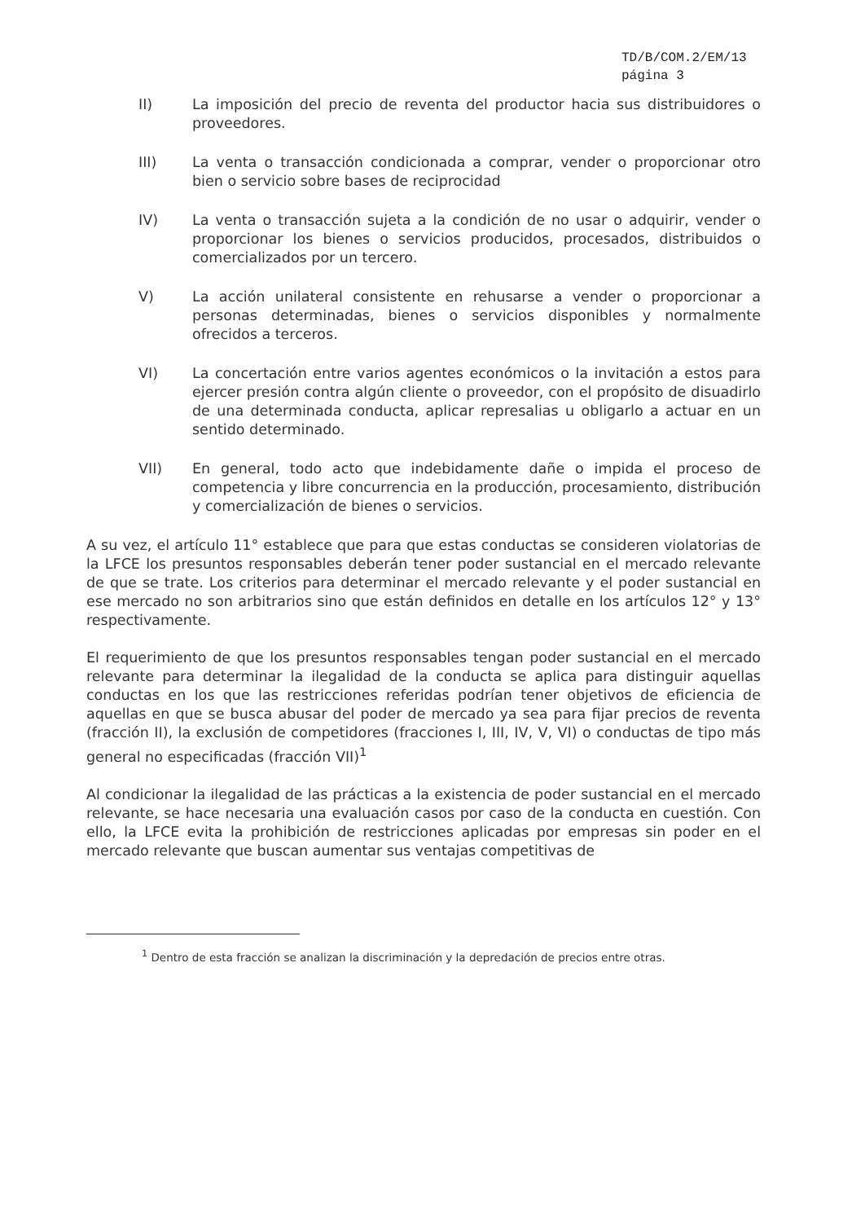TD/B/COM.2/EM/13
página 3
II) La imposición del precio de reventa del productor hacia sus distribuidores o proveedores.
III) La venta o transacción condicionada a comprar, vender o proporcionar otro bien o servicio sobre bases de reciprocidad
IV) La venta o transacción sujeta a la condición de no usar o adquirir, vender o proporcionar los bienes o servicios producidos, procesados, distribuidos o comercializados por un tercero.
V) La acción unilateral consistente en rehusarse a vender o proporcionar a personas determinadas, bienes o servicios disponibles y normalmente ofrecidos a terceros.
VI) La concertación entre varios agentes económicos o la invitación a estos para ejercer presión contra algún cliente o proveedor, con el propósito de disuadirlo de una determinada conducta, aplicar represalias u obligarlo a actuar en un sentido determinado.
VII) En general, todo acto que indebidamente dañe o impida el proceso de competencia y libre concurrencia en la producción, procesamiento, distribución y comercialización de bienes o servicios.
A su vez, el artículo 11° establece que para que estas conductas se consideren violatorias de la LFCE los presuntos responsables deberán tener poder sustancial en el mercado relevante de que se trate. Los criterios para determinar el mercado relevante y el poder sustancial en ese mercado no son arbitrarios sino que están definidos en detalle en los artículos 12° y 13° respectivamente.
El requerimiento de que los presuntos responsables tengan poder sustancial en el mercado relevante para determinar la ilegalidad de la conducta se aplica para distinguir aquellas conductas en los que las restricciones referidas podrían tener objetivos de eficiencia de aquellas en que se busca abusar del poder de mercado ya sea para fijar precios de reventa (fracción II), la exclusión de competidores (fracciones I, III, IV, V, VI) o conductas de tipo más general no especificadas (fracción VII)<sup>1</sup>
Al condicionar la ilegalidad de las prácticas a la existencia de poder sustancial en el mercado relevante, se hace necesaria una evaluación casos por caso de la conducta en cuestión. Con ello, la LFCE evita la prohibición de restricciones aplicadas por empresas sin poder en el mercado relevante que buscan aumentar sus ventajas competitivas de
<sup>1</sup> Dentro de esta fracción se analizan la discriminación y la depredación de precios entre otras.